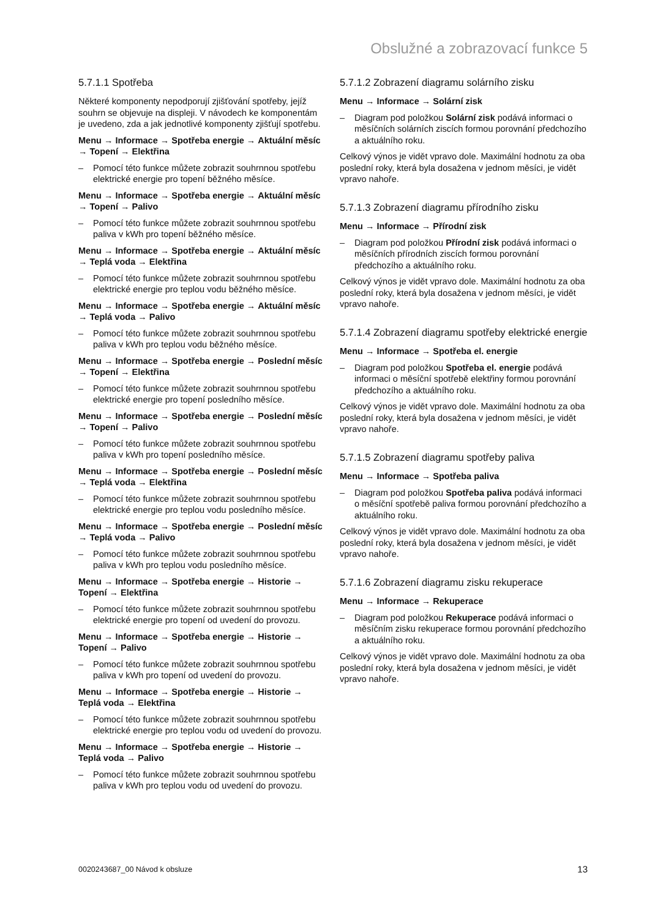Obslužné a zobrazovací funkce 5
5.7.1.1 Spotřeba
Některé komponenty nepodporují zjišťování spotřeby, jejíž souhrn se objevuje na displeji. V návodech ke komponentám je uvedeno, zda a jak jednotlivé komponenty zjišťují spotřebu.
Menu → Informace → Spotřeba energie → Aktuální měsíc → Topení → Elektřina
– Pomocí této funkce můžete zobrazit souhrnnou spotřebu elektrické energie pro topení běžného měsíce.
Menu → Informace → Spotřeba energie → Aktuální měsíc → Topení → Palivo
– Pomocí této funkce můžete zobrazit souhrnnou spotřebu paliva v kWh pro topení běžného měsíce.
Menu → Informace → Spotřeba energie → Aktuální měsíc → Teplá voda → Elektřina
– Pomocí této funkce můžete zobrazit souhrnnou spotřebu elektrické energie pro teplou vodu běžného měsíce.
Menu → Informace → Spotřeba energie → Aktuální měsíc → Teplá voda → Palivo
– Pomocí této funkce můžete zobrazit souhrnnou spotřebu paliva v kWh pro teplou vodu běžného měsíce.
Menu → Informace → Spotřeba energie → Poslední měsíc → Topení → Elektřina
– Pomocí této funkce můžete zobrazit souhrnnou spotřebu elektrické energie pro topení posledního měsíce.
Menu → Informace → Spotřeba energie → Poslední měsíc → Topení → Palivo
– Pomocí této funkce můžete zobrazit souhrnnou spotřebu paliva v kWh pro topení posledního měsíce.
Menu → Informace → Spotřeba energie → Poslední měsíc → Teplá voda → Elektřina
– Pomocí této funkce můžete zobrazit souhrnnou spotřebu elektrické energie pro teplou vodu posledního měsíce.
Menu → Informace → Spotřeba energie → Poslední měsíc → Teplá voda → Palivo
– Pomocí této funkce můžete zobrazit souhrnnou spotřebu paliva v kWh pro teplou vodu posledního měsíce.
Menu → Informace → Spotřeba energie → Historie → Topení → Elektřina
– Pomocí této funkce můžete zobrazit souhrnnou spotřebu elektrické energie pro topení od uvedení do provozu.
Menu → Informace → Spotřeba energie → Historie → Topení → Palivo
– Pomocí této funkce můžete zobrazit souhrnnou spotřebu paliva v kWh pro topení od uvedení do provozu.
Menu → Informace → Spotřeba energie → Historie → Teplá voda → Elektřina
– Pomocí této funkce můžete zobrazit souhrnnou spotřebu elektrické energie pro teplou vodu od uvedení do provozu.
Menu → Informace → Spotřeba energie → Historie → Teplá voda → Palivo
– Pomocí této funkce můžete zobrazit souhrnnou spotřebu paliva v kWh pro teplou vodu od uvedení do provozu.
5.7.1.2 Zobrazení diagramu solárního zisku
Menu → Informace → Solární zisk
– Diagram pod položkou Solární zisk podává informaci o měsíčních solárních ziscích formou porovnání předchozího a aktuálního roku.
Celkový výnos je vidět vpravo dole. Maximální hodnotu za oba poslední roky, která byla dosažena v jednom měsíci, je vidět vpravo nahoře.
5.7.1.3 Zobrazení diagramu přírodního zisku
Menu → Informace → Přírodní zisk
– Diagram pod položkou Přírodní zisk podává informaci o měsíčních přírodních ziscích formou porovnání předchozího a aktuálního roku.
Celkový výnos je vidět vpravo dole. Maximální hodnotu za oba poslední roky, která byla dosažena v jednom měsíci, je vidět vpravo nahoře.
5.7.1.4 Zobrazení diagramu spotřeby elektrické energie
Menu → Informace → Spotřeba el. energie
– Diagram pod položkou Spotřeba el. energie podává informaci o měsíční spotřebě elektřiny formou porovnání předchozího a aktuálního roku.
Celkový výnos je vidět vpravo dole. Maximální hodnotu za oba poslední roky, která byla dosažena v jednom měsíci, je vidět vpravo nahoře.
5.7.1.5 Zobrazení diagramu spotřeby paliva
Menu → Informace → Spotřeba paliva
– Diagram pod položkou Spotřeba paliva podává informaci o měsíční spotřebě paliva formou porovnání předchozího a aktuálního roku.
Celkový výnos je vidět vpravo dole. Maximální hodnotu za oba poslední roky, která byla dosažena v jednom měsíci, je vidět vpravo nahoře.
5.7.1.6 Zobrazení diagramu zisku rekuperace
Menu → Informace → Rekuperace
– Diagram pod položkou Rekuperace podává informaci o měsíčním zisku rekuperace formou porovnání předchozího a aktuálního roku.
Celkový výnos je vidět vpravo dole. Maximální hodnotu za oba poslední roky, která byla dosažena v jednom měsíci, je vidět vpravo nahoře.
0020243687_00 Návod k obsluze 13